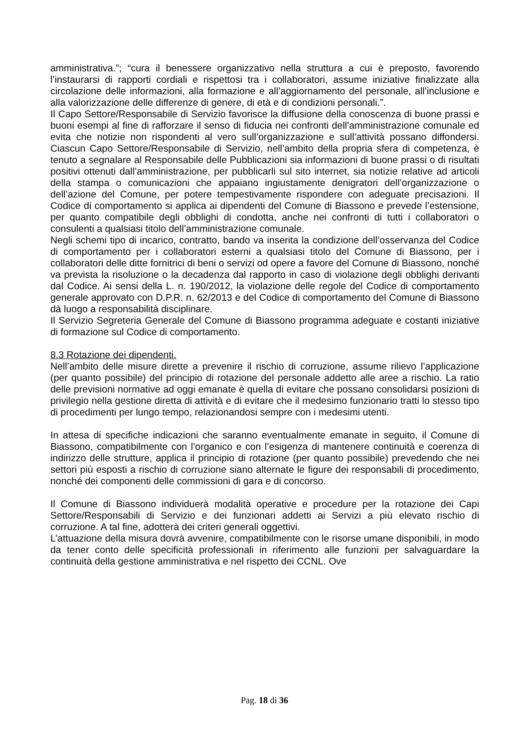amministrativa.”; “cura il benessere organizzativo nella struttura a cui è preposto, favorendo l’instaurarsi di rapporti cordiali e rispettosi tra i collaboratori, assume iniziative finalizzate alla circolazione delle informazioni, alla formazione e all’aggiornamento del personale, all’inclusione e alla valorizzazione delle differenze di genere, di età e di condizioni personali.”.
Il Capo Settore/Responsabile di Servizio favorisce la diffusione della conoscenza di buone prassi e buoni esempi al fine di rafforzare il senso di fiducia nei confronti dell’amministrazione comunale ed evita che notizie non rispondenti al vero sull’organizzazione e sull’attività possano diffondersi. Ciascun Capo Settore/Responsabile di Servizio, nell’ambito della propria sfera di competenza, è tenuto a segnalare al Responsabile delle Pubblicazioni sia informazioni di buone prassi o di risultati positivi ottenuti dall’amministrazione, per pubblicarli sul sito internet, sia notizie relative ad articoli della stampa o comunicazioni che appaiano ingiustamente denigratori dell’organizzazione o dell’azione del Comune, per potere tempestivamente rispondere con adeguate precisazioni. Il Codice di comportamento si applica ai dipendenti del Comune di Biassono e prevede l’estensione, per quanto compatibile degli obblighi di condotta, anche nei confronti di tutti i collaboratori o consulenti a qualsiasi titolo dell’amministrazione comunale.
Negli schemi tipo di incarico, contratto, bando va inserita la condizione dell’osservanza del Codice di comportamento per i collaboratori esterni a qualsiasi titolo del Comune di Biassono, per i collaboratori delle ditte fornitrici di beni o servizi od opere a favore del Comune di Biassono, nonché va prevista la risoluzione o la decadenza dal rapporto in caso di violazione degli obblighi derivanti dal Codice. Ai sensi della L. n. 190/2012, la violazione delle regole del Codice di comportamento generale approvato con D.P.R. n. 62/2013 e del Codice di comportamento del Comune di Biassono dà luogo a responsabilità disciplinare.
Il Servizio Segreteria Generale del Comune di Biassono programma adeguate e costanti iniziative di formazione sul Codice di comportamento.
8.3 Rotazione dei dipendenti.
Nell’ambito delle misure dirette a prevenire il rischio di corruzione, assume rilievo l’applicazione (per quanto possibile) del principio di rotazione del personale addetto alle aree a rischio. La ratio delle previsioni normative ad oggi emanate è quella di evitare che possano consolidarsi posizioni di privilegio nella gestione diretta di attività e di evitare che il medesimo funzionario tratti lo stesso tipo di procedimenti per lungo tempo, relazionandosi sempre con i medesimi utenti.
In attesa di specifiche indicazioni che saranno eventualmente emanate in seguito, il Comune di Biassono, compatibilmente con l’organico e con l’esigenza di mantenere continuità e coerenza di indirizzo delle strutture, applica il principio di rotazione (per quanto possibile) prevedendo che nei settori più esposti a rischio di corruzione siano alternate le figure dei responsabili di procedimento, nonché dei componenti delle commissioni di gara e di concorso.
Il Comune di Biassono individuerà modalità operative e procedure per la rotazione dei Capi Settore/Responsabili di Servizio e dei funzionari addetti ai Servizi a più elevato rischio di corruzione. A tal fine, adotterà dei criteri generali oggettivi.
L’attuazione della misura dovrà avvenire, compatibilmente con le risorse umane disponibili, in modo da tener conto delle specificità professionali in riferimento alle funzioni per salvaguardare la continuità della gestione amministrativa e nel rispetto dei CCNL. Ove
Pag. 18 di 36